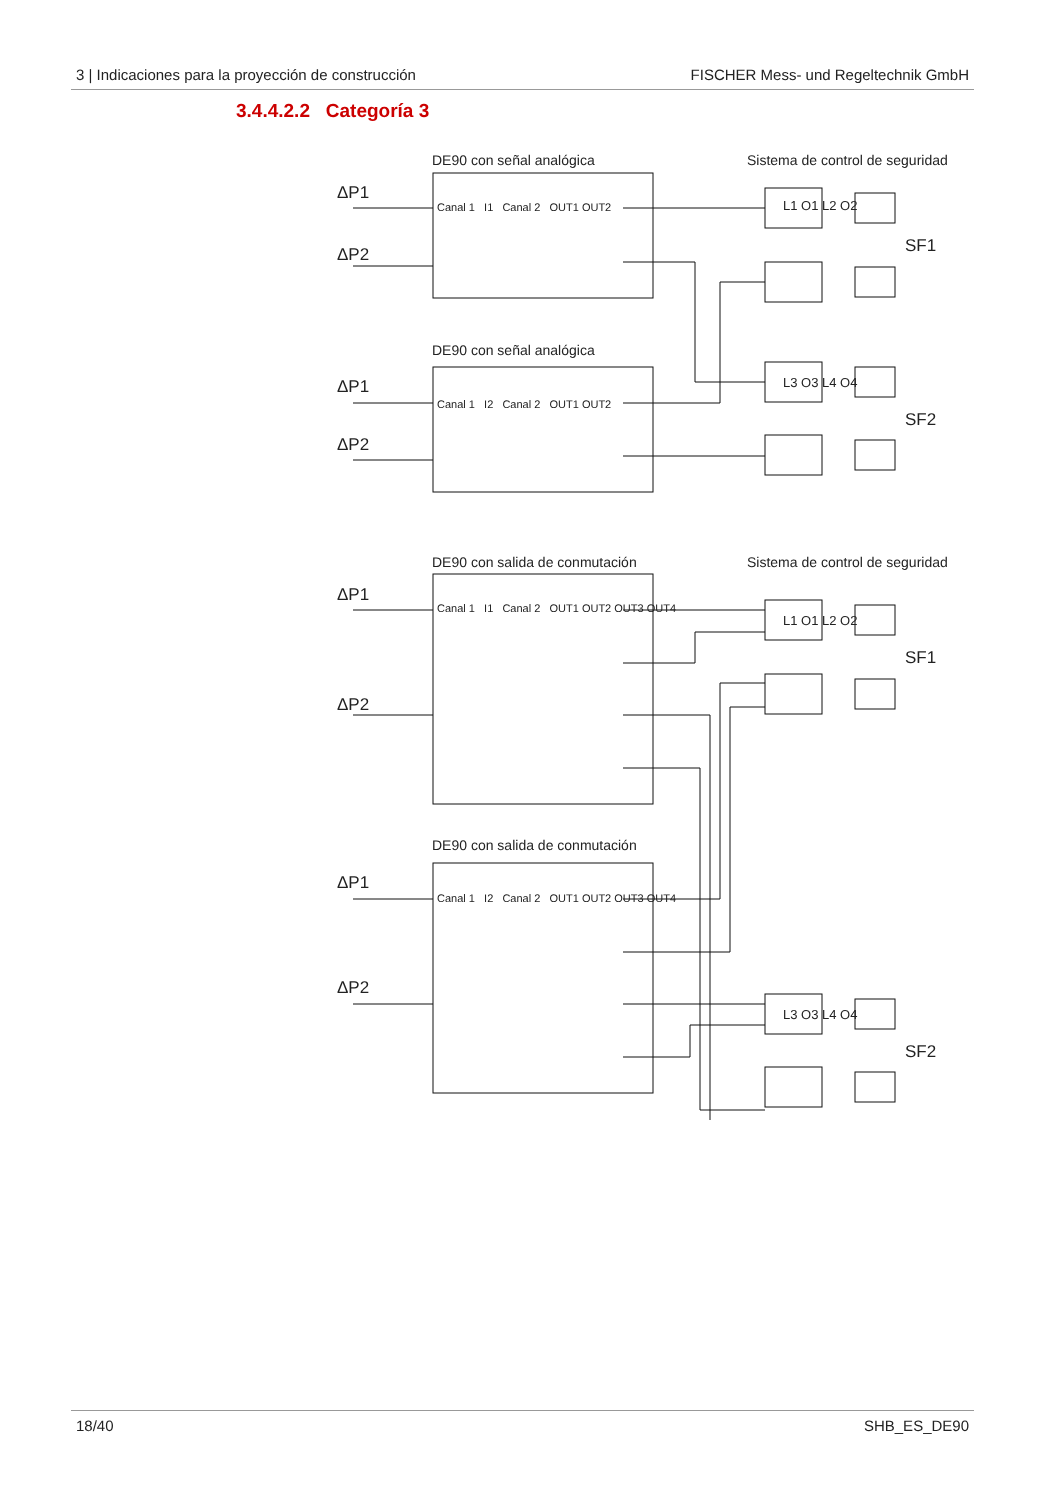3 | Indicaciones para la proyección de construcción FISCHER Mess- und Regeltechnik GmbH
3.4.4.2.2 Categoría 3
DE90 con señal analógica
Sistema de control de seguridad
ΔP1
ΔP2
Canal 1 I1 Canal 2 OUT1 OUT2
L1 O1 L2 O2
SF1
DE90 con señal analógica
ΔP1
ΔP2
Canal 1 I2 Canal 2 OUT1 OUT2
L3 O3 L4 O4
SF2
DE90 con salida de conmutación
Sistema de control de seguridad
ΔP1
ΔP2
Canal 1 I1 Canal 2 OUT1 OUT2 OUT3 OUT4
L1 O1 L2 O2
SF1
DE90 con salida de conmutación
ΔP1
ΔP2
Canal 1 I2 Canal 2 OUT1 OUT2 OUT3 OUT4
L3 O3 L4 O4
SF2
18/40 SHB_ES_DE90